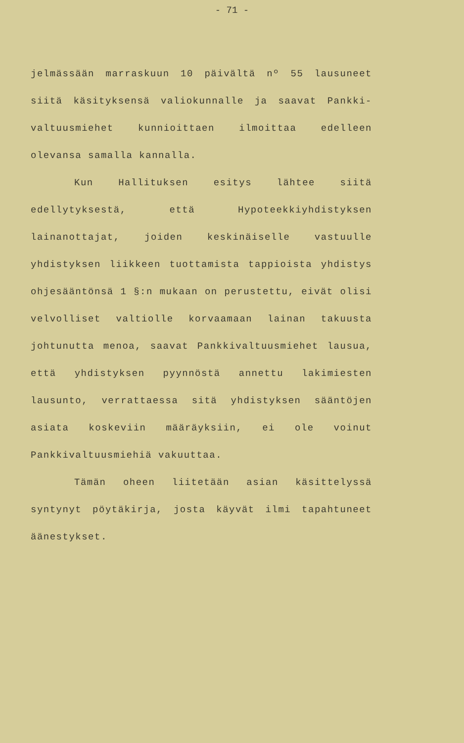- 71 -
jelmässään marraskuun 10 päivältä nº 55 lausuneet siitä käsityksensä valiokunnalle ja saavat Pankki-valtuusmiehet kunnioittaen ilmoittaa edelleen olevansa samalla kannalla.
Kun Hallituksen esitys lähtee siitä edellytyksestä, että Hypoteekkiyhdistyksen lainanottajat, joiden keskinäiselle vastuulle yhdistyksen liikkeen tuottamista tappioista yhdistys ohjesääntönsä 1 §:n mukaan on perustettu, eivät olisi velvolliset valtiolle korvaamaan lainan takuusta johtunutta menoa, saavat Pankkivaltuusmiehet lausua, että yhdistyksen pyynnöstä annettu lakimiesten lausunto, verrattaessa sitä yhdistyksen sääntöjen asiata koskeviin määräyksiin, ei ole voinut Pankkivaltuusmiehiä vakuuttaa.
Tämän oheen liitetään asian käsittelyssä syntynyt pöytäkirja, josta käyvät ilmi tapahtuneet äänestykset.